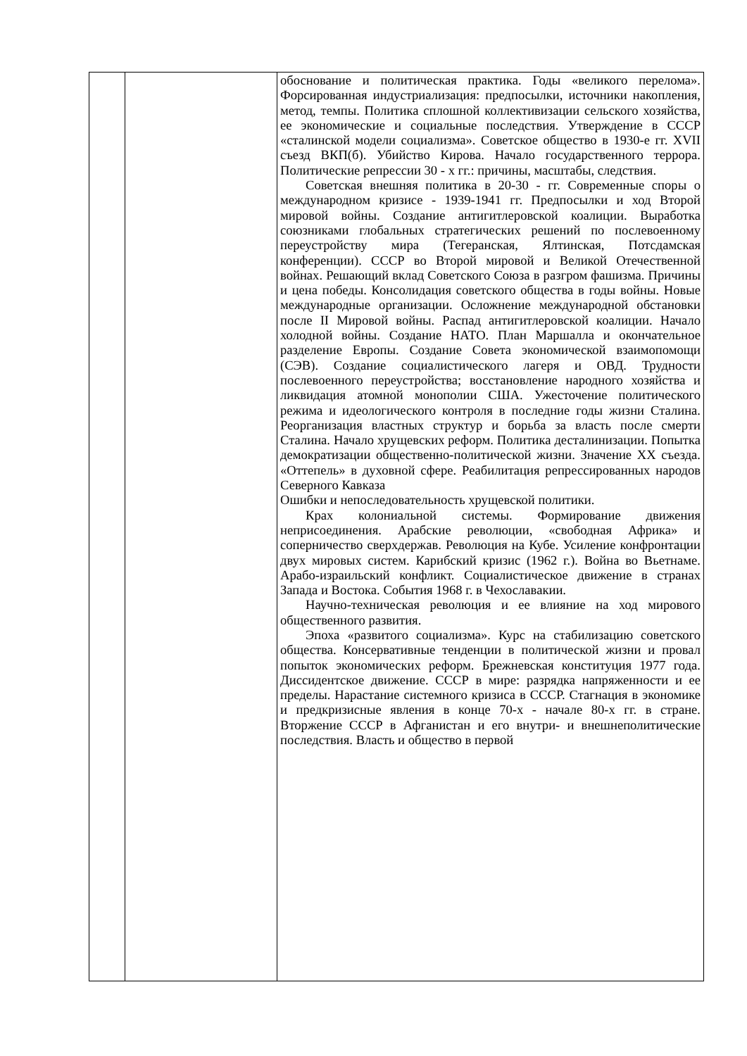| | | обоснование и политическая практика. Годы «великого перелома». Форсированная индустриализация: предпосылки, источники накопления, метод, темпы. Политика сплошной коллективизации сельского хозяйства, ее экономические и социальные последствия. Утверждение в СССР «сталинской модели социализма». Советское общество в 1930-е гг. XVII съезд ВКП(б). Убийство Кирова. Начало государственного террора. Политические репрессии 30 - х гг.: причины, масштабы, следствия. Советская внешняя политика в 20-30 - гг. Современные споры о международном кризисе - 1939-1941 гг. Предпосылки и ход Второй мировой войны. Создание антигитлеровской коалиции. Выработка союзниками глобальных стратегических решений по послевоенному переустройству мира (Тегеранская, Ялтинская, Потсдамская конференции). СССР во Второй мировой и Великой Отечественной войнах. Решающий вклад Советского Союза в разгром фашизма. Причины и цена победы. Консолидация советского общества в годы войны. Новые международные организации. Осложнение международной обстановки после II Мировой войны. Распад антигитлеровской коалиции. Начало холодной войны. Создание НАТО. План Маршалла и окончательное разделение Европы. Создание Совета экономической взаимопомощи (СЭВ). Создание социалистического лагеря и ОВД. Трудности послевоенного переустройства; восстановление народного хозяйства и ликвидация атомной монополии США. Ужесточение политического режима и идеологического контроля в последние годы жизни Сталина. Реорганизация властных структур и борьба за власть после смерти Сталина. Начало хрущевских реформ. Политика десталинизации. Попытка демократизации общественно-политической жизни. Значение XX съезда. «Оттепель» в духовной сфере. Реабилитация репрессированных народов Северного Кавказа Ошибки и непоследовательность хрущевской политики. Крах колониальной системы. Формирование движения неприсоединения. Арабские революции, «свободная Африка» и соперничество сверхдержав. Революция на Кубе. Усиление конфронтации двух мировых систем. Карибский кризис (1962 г.). Война во Вьетнаме. Арабо-израильский конфликт. Социалистическое движение в странах Запада и Востока. События 1968 г. в Чехославакии. Научно-техническая революция и ее влияние на ход мирового общественного развития. Эпоха «развитого социализма». Курс на стабилизацию советского общества. Консервативные тенденции в политической жизни и провал попыток экономических реформ. Брежневская конституция 1977 года. Диссидентское движение. СССР в мире: разрядка напряженности и ее пределы. Нарастание системного кризиса в СССР. Стагнация в экономике и предкризисные явления в конце 70-х - начале 80-х гг. в стране. Вторжение СССР в Афганистан и его внутри- и внешнеполитические последствия. Власть и общество в первой |